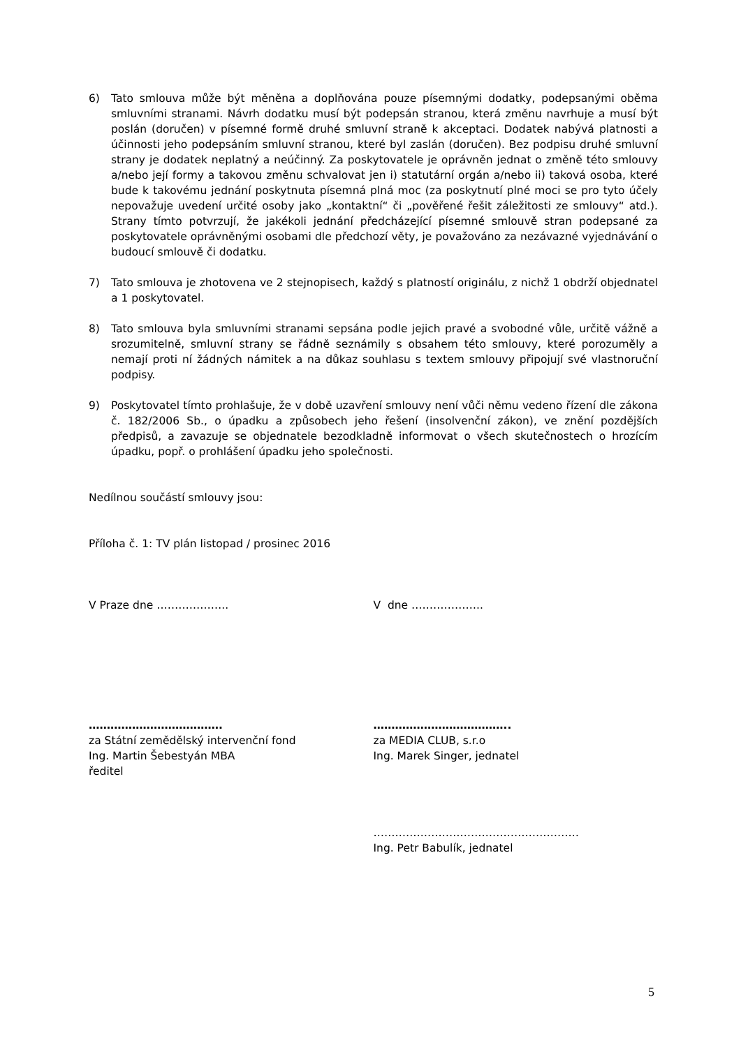6) Tato smlouva může být měněna a doplňována pouze písemnými dodatky, podepsanými oběma smluvními stranami. Návrh dodatku musí být podepsán stranou, která změnu navrhuje a musí být poslán (doručen) v písemné formě druhé smluvní straně k akceptaci. Dodatek nabývá platnosti a účinnosti jeho podepsáním smluvní stranou, které byl zaslán (doručen). Bez podpisu druhé smluvní strany je dodatek neplatný a neúčinný. Za poskytovatele je oprávněn jednat o změně této smlouvy a/nebo její formy a takovou změnu schvalovat jen i) statutární orgán a/nebo ii) taková osoba, které bude k takovému jednání poskytnuta písemná plná moc (za poskytnutí plné moci se pro tyto účely nepovažuje uvedení určité osoby jako „kontaktní“ či „pověřené řešit záležitosti ze smlouvy“ atd.). Strany tímto potvrzují, že jakékoli jednání předcházející písemné smlouvě stran podepsané za poskytovatele oprávněnými osobami dle předchozí věty, je považováno za nezávazné vyjednávání o budoucí smlouvě či dodatku.
7) Tato smlouva je zhotovena ve 2 stejnopisech, každý s platností originálu, z nichž 1 obdrží objednatel a 1 poskytovatel.
8) Tato smlouva byla smluvními stranami sepsána podle jejich pravé a svobodné vůle, určitě vážně a srozumitelně, smluvní strany se řádně seznámily s obsahem této smlouvy, které porozuměly a nemají proti ní žádných námitek a na důkaz souhlasu s textem smlouvy připojují své vlastnoruční podpisy.
9) Poskytovatel tímto prohlašuje, že v době uzavření smlouvy není vůči němu vedeno řízení dle zákona č. 182/2006 Sb., o úpadku a způsobech jeho řešení (insolvenční zákon), ve znění pozdějších předpisů, a zavazuje se objednatele bezodkladně informovat o všech skutečnostech o hrozícím úpadku, popř. o prohlášení úpadku jeho společnosti.
Nedílnou součástí smlouvy jsou:
Příloha č. 1: TV plán listopad / prosinec 2016
V Praze dne ……………….. V dne ………………..
……………………………….
za Státní zemědělský intervenční fond
Ing. Martin Šebestyán MBA
ředitel
………………………………..
za MEDIA CLUB, s.r.o
Ing. Marek Singer, jednatel
…………………………………………………
Ing. Petr Babulík, jednatel
5